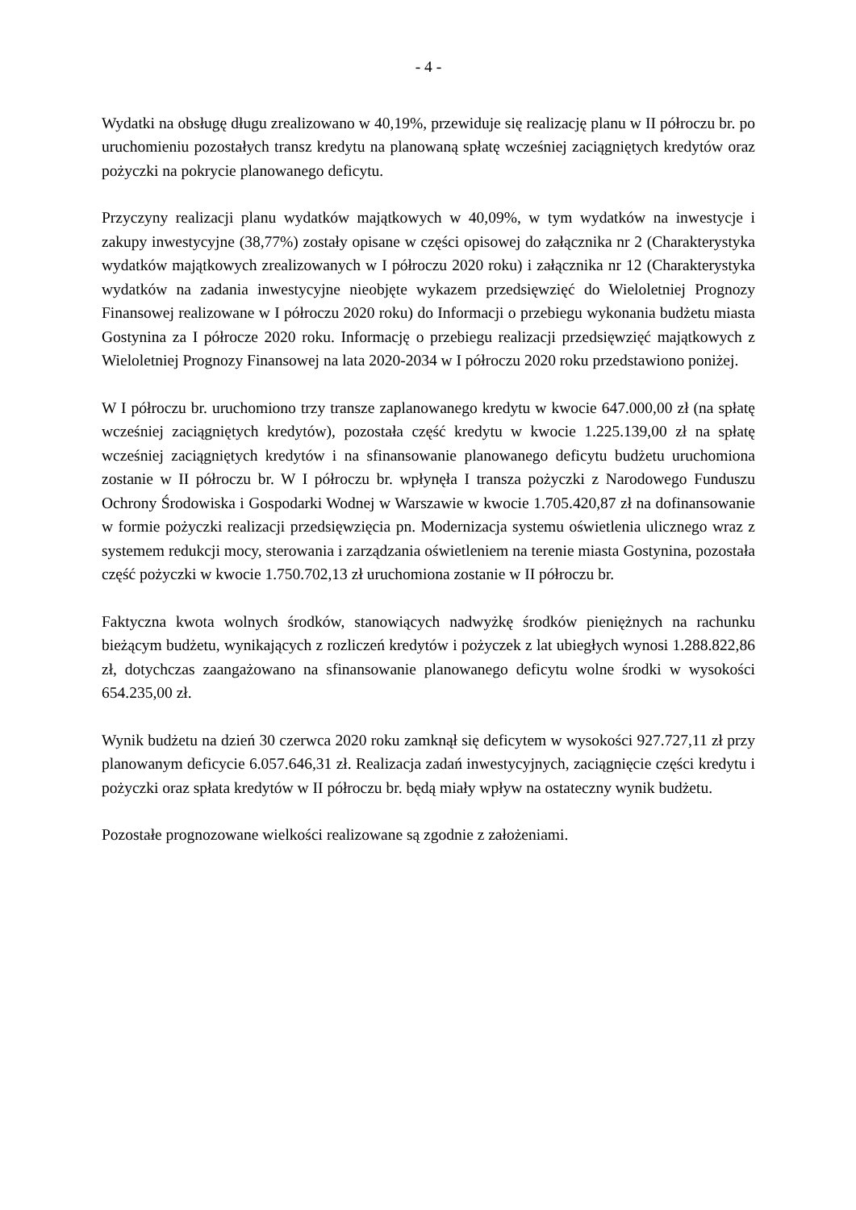- 4 -
Wydatki na obsługę długu zrealizowano w 40,19%, przewiduje się realizację planu w II półroczu br. po uruchomieniu pozostałych transz kredytu na planowaną spłatę wcześniej zaciągniętych kredytów oraz pożyczki na pokrycie planowanego deficytu.
Przyczyny realizacji planu wydatków majątkowych w 40,09%, w tym wydatków na inwestycje i zakupy inwestycyjne (38,77%) zostały opisane w części opisowej do załącznika nr 2 (Charakterystyka wydatków majątkowych zrealizowanych w I półroczu 2020 roku) i załącznika nr 12 (Charakterystyka wydatków na zadania inwestycyjne nieobjęte wykazem przedsięwzięć do Wieloletniej Prognozy Finansowej realizowane w I półroczu 2020 roku) do Informacji o przebiegu wykonania budżetu miasta Gostynina za I półrocze 2020 roku. Informację o przebiegu realizacji przedsięwzięć majątkowych z Wieloletniej Prognozy Finansowej na lata 2020-2034 w I półroczu 2020 roku przedstawiono poniżej.
W I półroczu br. uruchomiono trzy transze zaplanowanego kredytu w kwocie 647.000,00 zł (na spłatę wcześniej zaciągniętych kredytów), pozostała część kredytu w kwocie 1.225.139,00 zł na spłatę wcześniej zaciągniętych kredytów i na sfinansowanie planowanego deficytu budżetu uruchomiona zostanie w II półroczu br. W I półroczu br. wpłynęła I transza pożyczki z Narodowego Funduszu Ochrony Środowiska i Gospodarki Wodnej w Warszawie w kwocie 1.705.420,87 zł na dofinansowanie w formie pożyczki realizacji przedsięwzięcia pn. Modernizacja systemu oświetlenia ulicznego wraz z systemem redukcji mocy, sterowania i zarządzania oświetleniem na terenie miasta Gostynina, pozostała część pożyczki w kwocie 1.750.702,13 zł uruchomiona zostanie w II półroczu br.
Faktyczna kwota wolnych środków, stanowiących nadwyżkę środków pieniężnych na rachunku bieżącym budżetu, wynikających z rozliczeń kredytów i pożyczek z lat ubiegłych wynosi 1.288.822,86 zł, dotychczas zaangażowano na sfinansowanie planowanego deficytu wolne środki w wysokości 654.235,00 zł.
Wynik budżetu na dzień 30 czerwca 2020 roku zamknął się deficytem w wysokości 927.727,11 zł przy planowanym deficycie 6.057.646,31 zł. Realizacja zadań inwestycyjnych, zaciągnięcie części kredytu i pożyczki oraz spłata kredytów w II półroczu br. będą miały wpływ na ostateczny wynik budżetu.
Pozostałe prognozowane wielkości realizowane są zgodnie z założeniami.